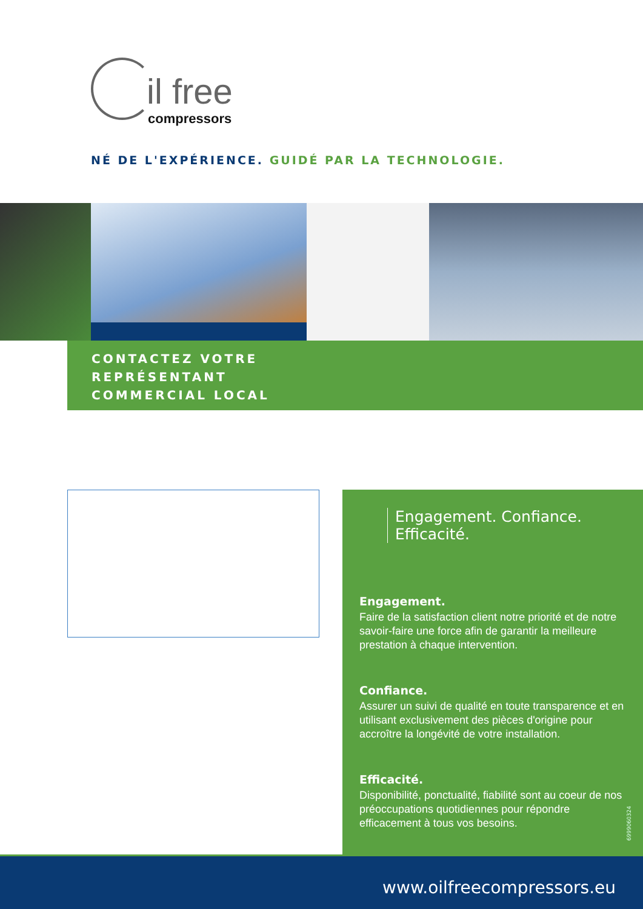il free
compressors
NÉ DE L'EXPÉRIENCE. GUIDÉ PAR LA TECHNOLOGIE.
CONTACTEZ VOTRE
REPRÉSENTANT
COMMERCIAL LOCAL
Engagement. Confiance. Efficacité.
Engagement.
Faire de la satisfaction client notre priorité et de notre savoir-faire une force afin de garantir la meilleure prestation à chaque intervention.
Confiance.
Assurer un suivi de qualité en toute transparence et en utilisant exclusivement des pièces d'origine pour accroître la longévité de votre installation.
Efficacité.
Disponibilité, ponctualité, fiabilité sont au coeur de nos préoccupations quotidiennes pour répondre efficacement à tous vos besoins.
6999060324
www.oilfreecompressors.eu